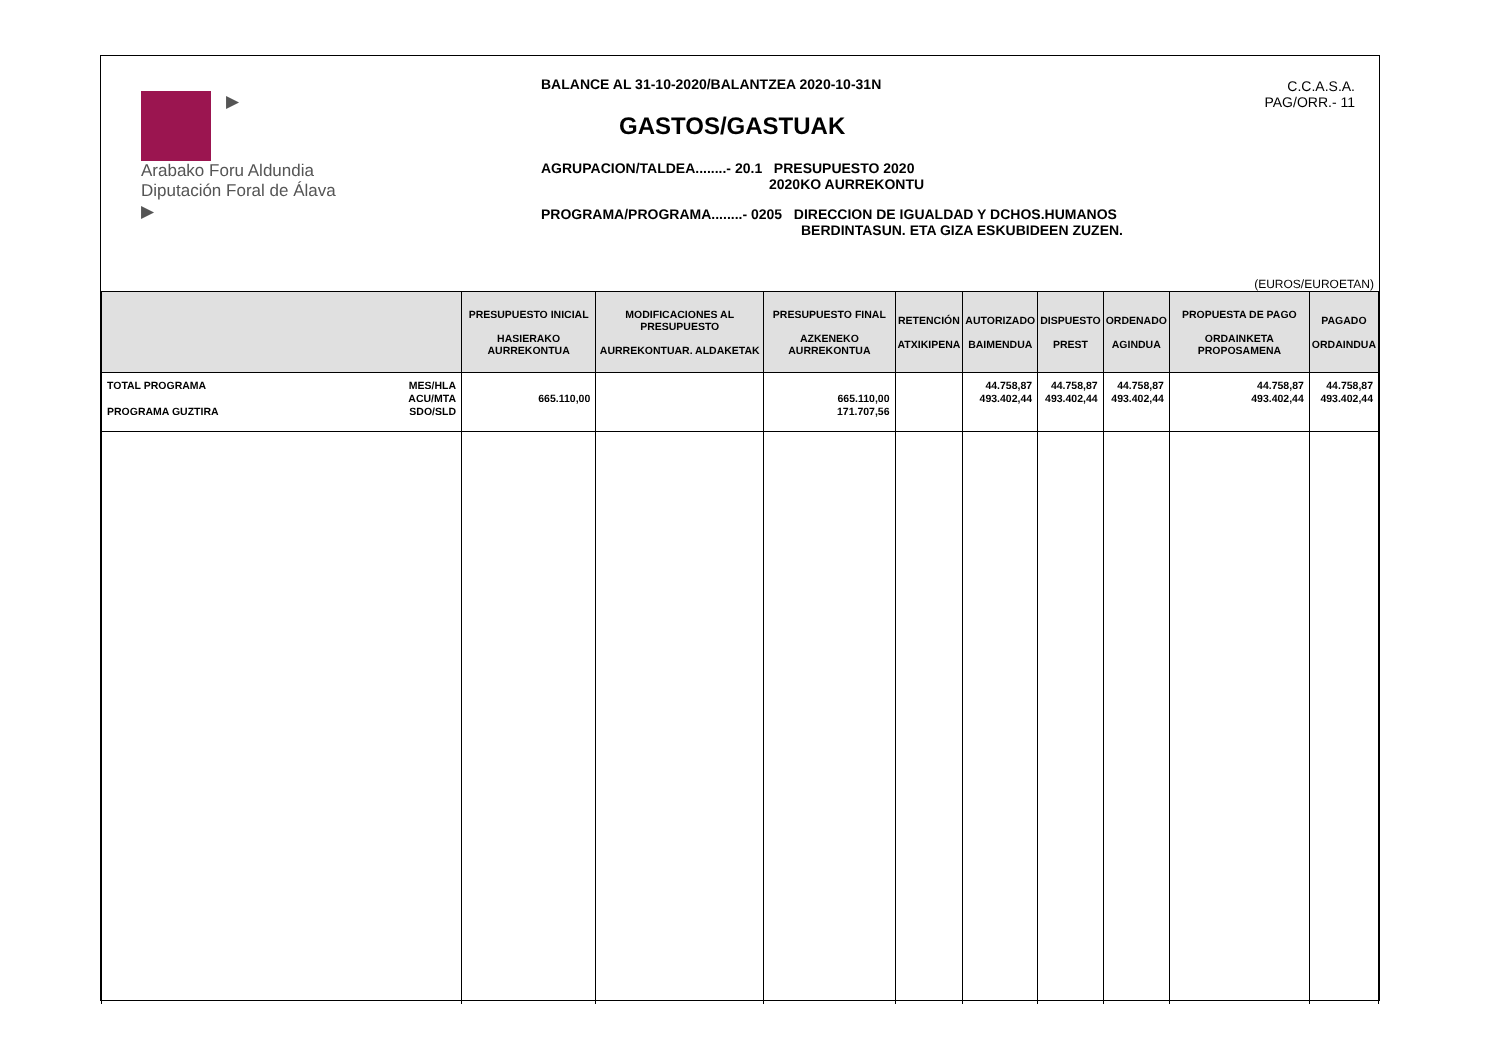▶
Arabako Foru Aldundia
Diputación Foral de Álava
▶
BALANCE AL 31-10-2020/BALANTZEA 2020-10-31N
GASTOS/GASTUAK
AGRUPACION/TALDEA........- 20.1 PRESUPUESTO 2020
2020KO AURREKONTU
PROGRAMA/PROGRAMA........- 0205 DIRECCION DE IGUALDAD Y DCHOS.HUMANOS
BERDINTASUN. ETA GIZA ESKUBIDEEN ZUZEN.
C.C.A.S.A.
PAG/ORR.- 11
(EUROS/EUROETAN)
| | PRESUPUESTO INICIAL HASIERAKO AURREKONTUA | MODIFICACIONES AL PRESUPUESTO AURREKONTUAR. ALDAKETAK | PRESUPUESTO FINAL AZKENEKO AURREKONTUA | RETENCIÓN ATXIKIPENA | AUTORIZADO BAIMENDUA | DISPUESTO PREST | ORDENADO AGINDUA | PROPUESTA DE PAGO ORDAINKETA PROPOSAMENA | PAGADO ORDAINDUA |
| --- | --- | --- | --- | --- | --- | --- | --- | --- | --- |
| TOTAL PROGRAMA PROGRAMA GUZTIRA MES/HLA ACU/MTA SDO/SLD | 665.110,00 | | 665.110,00 171.707,56 | | 44.758,87 493.402,44 | 44.758,87 493.402,44 | 44.758,87 493.402,44 | 44.758,87 493.402,44 | 44.758,87 493.402,44 |